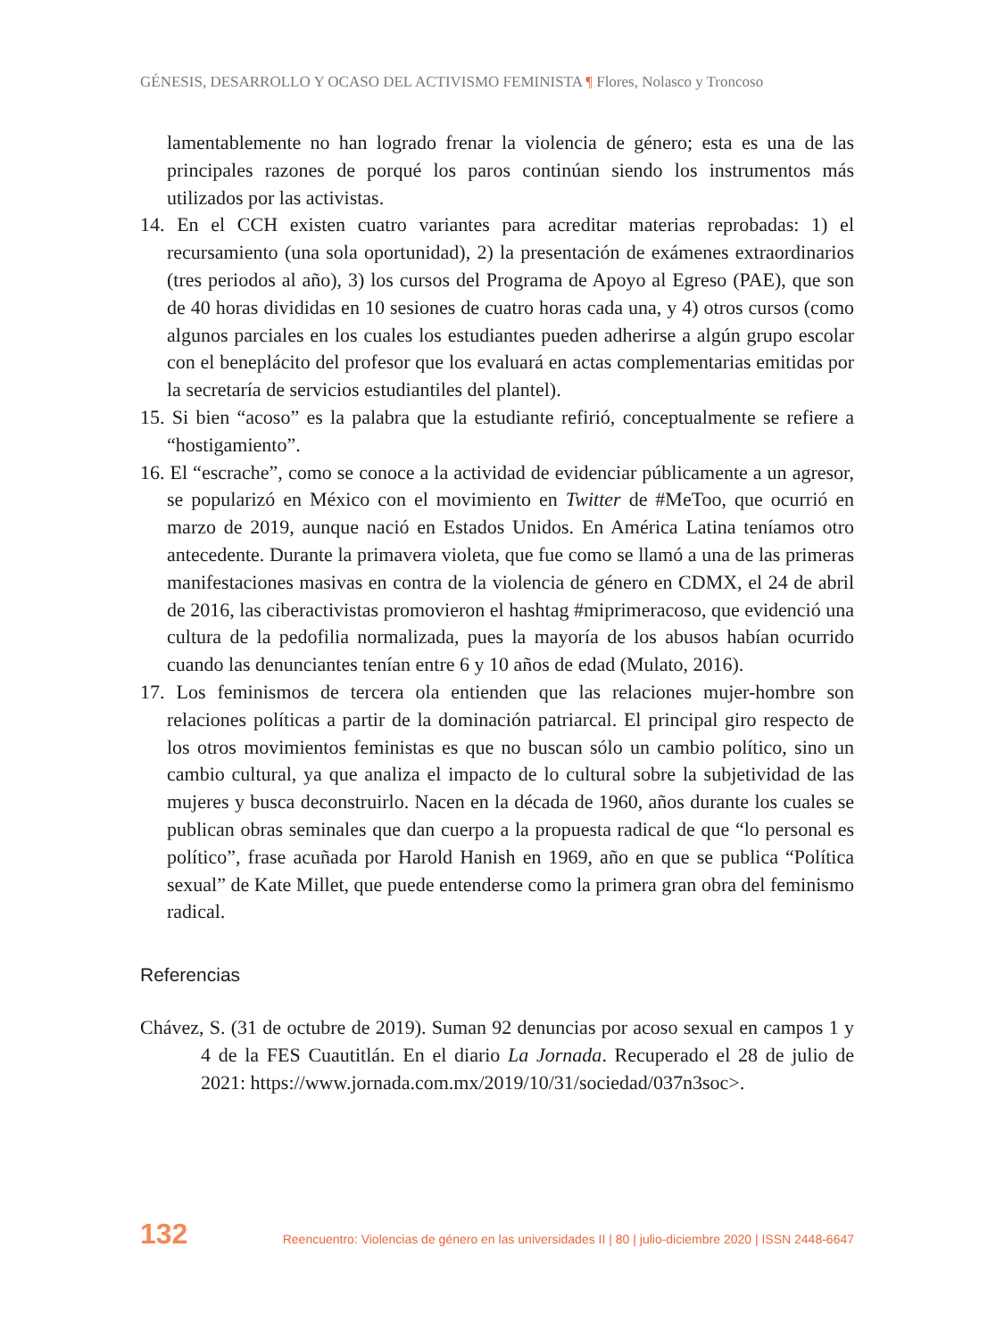GÉNESIS, DESARROLLO Y OCASO DEL ACTIVISMO FEMINISTA ¶ Flores, Nolasco y Troncoso
lamentablemente no han logrado frenar la violencia de género; esta es una de las principales razones de porqué los paros continúan siendo los instrumentos más utilizados por las activistas.
14. En el CCH existen cuatro variantes para acreditar materias reprobadas: 1) el recursamiento (una sola oportunidad), 2) la presentación de exámenes extraordinarios (tres periodos al año), 3) los cursos del Programa de Apoyo al Egreso (PAE), que son de 40 horas divididas en 10 sesiones de cuatro horas cada una, y 4) otros cursos (como algunos parciales en los cuales los estudiantes pueden adherirse a algún grupo escolar con el beneplácito del profesor que los evaluará en actas complementarias emitidas por la secretaría de servicios estudiantiles del plantel).
15. Si bien “acoso” es la palabra que la estudiante refirió, conceptualmente se refiere a “hostigamiento”.
16. El “escrache”, como se conoce a la actividad de evidenciar públicamente a un agresor, se popularizó en México con el movimiento en Twitter de #MeToo, que ocurrió en marzo de 2019, aunque nació en Estados Unidos. En América Latina teníamos otro antecedente. Durante la primavera violeta, que fue como se llamó a una de las primeras manifestaciones masivas en contra de la violencia de género en CDMX, el 24 de abril de 2016, las ciberactivistas promovieron el hashtag #miprimeracoso, que evidenció una cultura de la pedofilia normalizada, pues la mayoría de los abusos habían ocurrido cuando las denunciantes tenían entre 6 y 10 años de edad (Mulato, 2016).
17. Los feminismos de tercera ola entienden que las relaciones mujer-hombre son relaciones políticas a partir de la dominación patriarcal. El principal giro respecto de los otros movimientos feministas es que no buscan sólo un cambio político, sino un cambio cultural, ya que analiza el impacto de lo cultural sobre la subjetividad de las mujeres y busca deconstruirlo. Nacen en la década de 1960, años durante los cuales se publican obras seminales que dan cuerpo a la propuesta radical de que “lo personal es político”, frase acuñada por Harold Hanish en 1969, año en que se publica “Política sexual” de Kate Millet, que puede entenderse como la primera gran obra del feminismo radical.
Referencias
Chávez, S. (31 de octubre de 2019). Suman 92 denuncias por acoso sexual en campos 1 y 4 de la FES Cuautitlán. En el diario La Jornada. Recuperado el 28 de julio de 2021: https://www.jornada.com.mx/2019/10/31/sociedad/037n3soc>.
132 Reencuentro: Violencias de género en las universidades II | 80 | julio-diciembre 2020 | ISSN 2448-6647